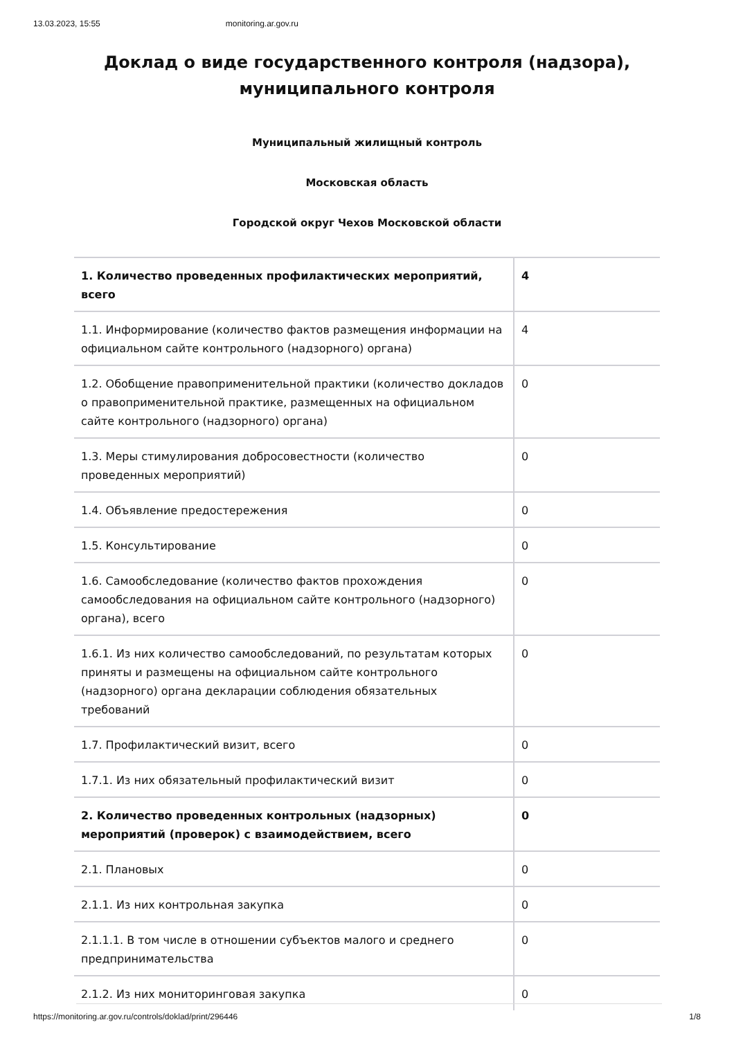13.03.2023, 15:55 monitoring.ar.gov.ru
Доклад о виде государственного контроля (надзора),
муниципального контроля
Муниципальный жилищный контроль
Московская область
Городской округ Чехов Московской области
| 1. Количество проведенных профилактических мероприятий, всего | 4 |
| 1.1. Информирование (количество фактов размещения информации на официальном сайте контрольного (надзорного) органа) | 4 |
| 1.2. Обобщение правоприменительной практики (количество докладов о правоприменительной практике, размещенных на официальном сайте контрольного (надзорного) органа) | 0 |
| 1.3. Меры стимулирования добросовестности (количество проведенных мероприятий) | 0 |
| 1.4. Объявление предостережения | 0 |
| 1.5. Консультирование | 0 |
| 1.6. Самообследование (количество фактов прохождения самообследования на официальном сайте контрольного (надзорного) органа), всего | 0 |
| 1.6.1. Из них количество самообследований, по результатам которых приняты и размещены на официальном сайте контрольного (надзорного) органа декларации соблюдения обязательных требований | 0 |
| 1.7. Профилактический визит, всего | 0 |
| 1.7.1. Из них обязательный профилактический визит | 0 |
| 2. Количество проведенных контрольных (надзорных) мероприятий (проверок) с взаимодействием, всего | 0 |
| 2.1. Плановых | 0 |
| 2.1.1. Из них контрольная закупка | 0 |
| 2.1.1.1. В том числе в отношении субъектов малого и среднего предпринимательства | 0 |
| 2.1.2. Из них мониторинговая закупка | 0 |
https://monitoring.ar.gov.ru/controls/doklad/print/296446 1/8